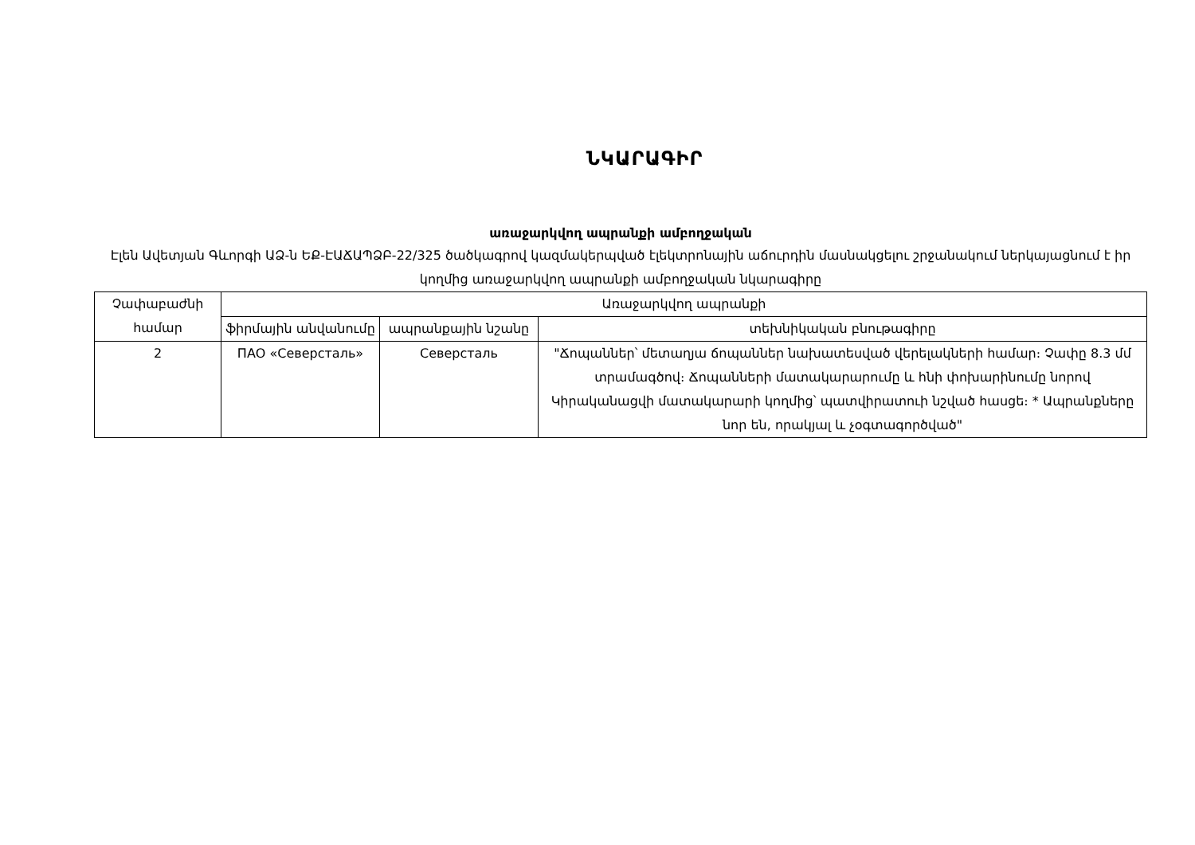ՆԿԱՐԱԳԻՐ
առաջարկվող ապրանքի ամբողջական
Էլեն Ավետյան Գևորգի ԱՁ-ն ԵՔ-ԷԱՃԱՊՁԲ-22/325 ծածկագրով կազմակերպված էլեկտրոնային աճուրդին մասնակցելու շրջանակում ներկայացնում է իր կողմից առաջարկվող ապրանքի ամբողջական նկարագիրը
| Չափաբաժնի համար | Առաջարկվող ապրանքի | | |
| --- | --- | --- | --- |
| | ֆիրմային անվանումը | ապրանքային նշանը | տեխնիկական բնութագիրը |
| 2 | ПАО «Северсталь» | Северсталь | "Ճոպաններ՝ մետաղյա ճոպաններ նախատեսված վերելակների համար։ Չափը 8.3 մմ տրամագծով։ Ճոպանների մատակարարումը և հնի փոխարինումը նորով Կիրականացվի մատակարարի կողմից՝ պատվիրատուի նշված հասցե։ * Ապրանքները նոր են, որակյալ և չօգտագործված" |